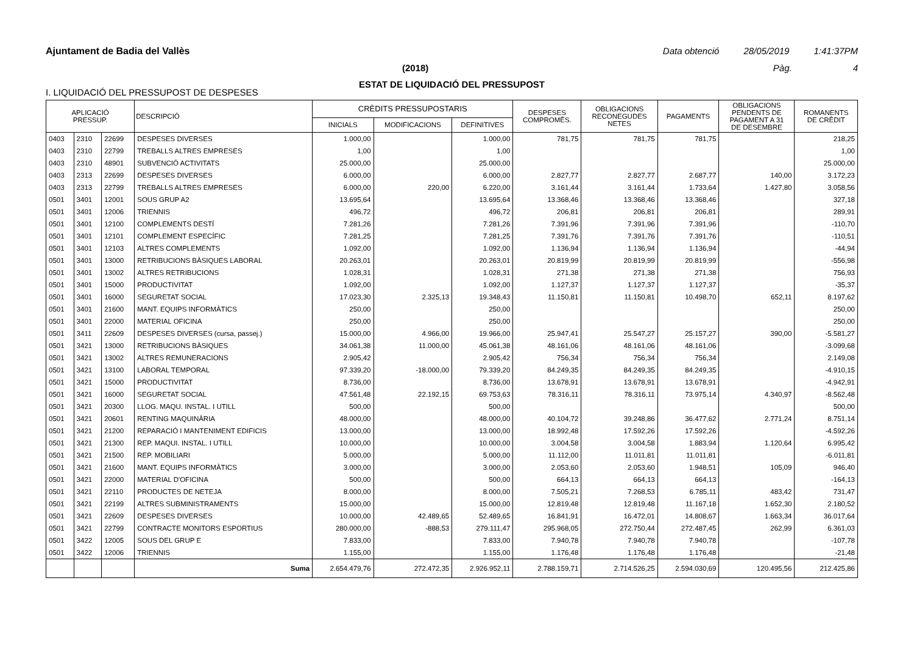Ajuntament de Badia del Vallès Data obtenció 28/05/2019 1:41:37PM
(2018) Pàg. 4
ESTAT DE LIQUIDACIÓ DEL PRESSUPOST
I. LIQUIDACIÓ DEL PRESSUPOST DE DESPESES
| APLICACIÓ PRESSUP. | | | DESCRIPCIÓ | CRÈDITS PRESSUPOSTARIS | | | DESPESES COMPROMÈS. | OBLIGACIONS RECONEGUDES NETES | PAGAMENTS | OBLIGACIONS PENDENTS DE PAGAMENT A 31 DE DESEMBRE | ROMANENTS DE CRÈDIT |
| --- | --- | --- | --- | --- | --- | --- | --- | --- | --- | --- | --- |
| | | | | INICIALS | MODIFICACIONS | DEFINITIVES | | | | | |
| 0403 | 2310 | 22699 | DESPESES DIVERSES | 1.000,00 | | 1.000,00 | 781,75 | 781,75 | 781,75 | | 218,25 |
| 0403 | 2310 | 22799 | TREBALLS ALTRES EMPRESES | 1,00 | | 1,00 | | | | | 1,00 |
| 0403 | 2310 | 48901 | SUBVENCIÓ ACTIVITATS | 25.000,00 | | 25.000,00 | | | | | 25.000,00 |
| 0403 | 2313 | 22699 | DESPESES DIVERSES | 6.000,00 | | 6.000,00 | 2.827,77 | 2.827,77 | 2.687,77 | 140,00 | 3.172,23 |
| 0403 | 2313 | 22799 | TREBALLS ALTRES EMPRESES | 6.000,00 | 220,00 | 6.220,00 | 3.161,44 | 3.161,44 | 1.733,64 | 1.427,80 | 3.058,56 |
| 0501 | 3401 | 12001 | SOUS GRUP A2 | 13.695,64 | | 13.695,64 | 13.368,46 | 13.368,46 | 13.368,46 | | 327,18 |
| 0501 | 3401 | 12006 | TRIENNIS | 496,72 | | 496,72 | 206,81 | 206,81 | 206,81 | | 289,91 |
| 0501 | 3401 | 12100 | COMPLEMENTS DESTÍ | 7.281,26 | | 7.281,26 | 7.391,96 | 7.391,96 | 7.391,96 | | -110,70 |
| 0501 | 3401 | 12101 | COMPLEMENT ESPECÍFIC | 7.281,25 | | 7.281,25 | 7.391,76 | 7.391,76 | 7.391,76 | | -110,51 |
| 0501 | 3401 | 12103 | ALTRES COMPLEMENTS | 1.092,00 | | 1.092,00 | 1.136,94 | 1.136,94 | 1.136,94 | | -44,94 |
| 0501 | 3401 | 13000 | RETRIBUCIONS BÀSIQUES LABORAL | 20.263,01 | | 20.263,01 | 20.819,99 | 20.819,99 | 20.819,99 | | -556,98 |
| 0501 | 3401 | 13002 | ALTRES RETRIBUCIONS | 1.028,31 | | 1.028,31 | 271,38 | 271,38 | 271,38 | | 756,93 |
| 0501 | 3401 | 15000 | PRODUCTIVITAT | 1.092,00 | | 1.092,00 | 1.127,37 | 1.127,37 | 1.127,37 | | -35,37 |
| 0501 | 3401 | 16000 | SEGURETAT SOCIAL | 17.023,30 | 2.325,13 | 19.348,43 | 11.150,81 | 11.150,81 | 10.498,70 | 652,11 | 8.197,62 |
| 0501 | 3401 | 21600 | MANT. EQUIPS INFORMÀTICS | 250,00 | | 250,00 | | | | | 250,00 |
| 0501 | 3401 | 22000 | MATERIAL OFICINA | 250,00 | | 250,00 | | | | | 250,00 |
| 0501 | 3411 | 22609 | DESPESES DIVERSES (cursa, passej.) | 15.000,00 | 4.966,00 | 19.966,00 | 25.947,41 | 25.547,27 | 25.157,27 | 390,00 | -5.581,27 |
| 0501 | 3421 | 13000 | RETRIBUCIONS BÀSIQUES | 34.061,38 | 11.000,00 | 45.061,38 | 48.161,06 | 48.161,06 | 48.161,06 | | -3.099,68 |
| 0501 | 3421 | 13002 | ALTRES REMUNERACIONS | 2.905,42 | | 2.905,42 | 756,34 | 756,34 | 756,34 | | 2.149,08 |
| 0501 | 3421 | 13100 | LABORAL TEMPORAL | 97.339,20 | -18.000,00 | 79.339,20 | 84.249,35 | 84.249,35 | 84.249,35 | | -4.910,15 |
| 0501 | 3421 | 15000 | PRODUCTIVITAT | 8.736,00 | | 8.736,00 | 13.678,91 | 13.678,91 | 13.678,91 | | -4.942,91 |
| 0501 | 3421 | 16000 | SEGURETAT SOCIAL | 47.561,48 | 22.192,15 | 69.753,63 | 78.316,11 | 78.316,11 | 73.975,14 | 4.340,97 | -8.562,48 |
| 0501 | 3421 | 20300 | LLOG. MAQU. INSTAL. I UTILL | 500,00 | | 500,00 | | | | | 500,00 |
| 0501 | 3421 | 20601 | RENTING MAQUINÀRIA | 48.000,00 | | 48.000,00 | 40.104,72 | 39.248,86 | 36.477,62 | 2.771,24 | 8.751,14 |
| 0501 | 3421 | 21200 | REPARACIÓ I MANTENIMENT EDIFICIS | 13.000,00 | | 13.000,00 | 18.992,48 | 17.592,26 | 17.592,26 | | -4.592,26 |
| 0501 | 3421 | 21300 | REP. MAQUI. INSTAL. I UTILL | 10.000,00 | | 10.000,00 | 3.004,58 | 3.004,58 | 1.883,94 | 1.120,64 | 6.995,42 |
| 0501 | 3421 | 21500 | REP. MOBILIARI | 5.000,00 | | 5.000,00 | 11.112,00 | 11.011,81 | 11.011,81 | | -6.011,81 |
| 0501 | 3421 | 21600 | MANT. EQUIPS INFORMÀTICS | 3.000,00 | | 3.000,00 | 2.053,60 | 2.053,60 | 1.948,51 | 105,09 | 946,40 |
| 0501 | 3421 | 22000 | MATERIAL D'OFICINA | 500,00 | | 500,00 | 664,13 | 664,13 | 664,13 | | -164,13 |
| 0501 | 3421 | 22110 | PRODUCTES DE NETEJA | 8.000,00 | | 8.000,00 | 7.505,21 | 7.268,53 | 6.785,11 | 483,42 | 731,47 |
| 0501 | 3421 | 22199 | ALTRES SUBMINISTRAMENTS | 15.000,00 | | 15.000,00 | 12.819,48 | 12.819,48 | 11.167,18 | 1.652,30 | 2.180,52 |
| 0501 | 3421 | 22609 | DESPESES DIVERSES | 10.000,00 | 42.489,65 | 52.489,65 | 16.841,91 | 16.472,01 | 14.808,67 | 1.663,34 | 36.017,64 |
| 0501 | 3421 | 22799 | CONTRACTE MONITORS ESPORTIUS | 280.000,00 | -888,53 | 279.111,47 | 295.968,05 | 272.750,44 | 272.487,45 | 262,99 | 6.361,03 |
| 0501 | 3422 | 12005 | SOUS DEL GRUP E | 7.833,00 | | 7.833,00 | 7.940,78 | 7.940,78 | 7.940,78 | | -107,78 |
| 0501 | 3422 | 12006 | TRIENNIS | 1.155,00 | | 1.155,00 | 1.176,48 | 1.176,48 | 1.176,48 | | -21,48 |
| | | | Suma | 2.654.479,76 | 272.472,35 | 2.926.952,11 | 2.788.159,71 | 2.714.526,25 | 2.594.030,69 | 120.495,56 | 212.425,86 |